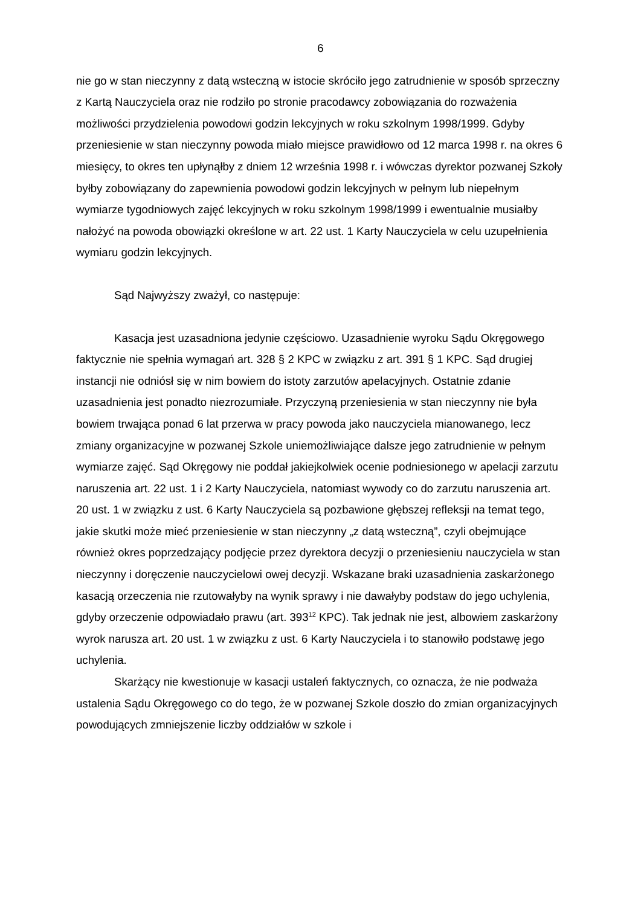6
nie go w stan nieczynny z datą wsteczną w istocie skróciło jego zatrudnienie w sposób sprzeczny z Kartą Nauczyciela oraz nie rodziło po stronie pracodawcy zobowiązania do rozważenia możliwości przydzielenia powodowi godzin lekcyjnych w roku szkolnym 1998/1999. Gdyby przeniesienie w stan nieczynny powoda miało miejsce prawidłowo od 12 marca 1998 r. na okres 6 miesięcy, to okres ten upłynąłby z dniem 12 września 1998 r. i wówczas dyrektor pozwanej Szkoły byłby zobowiązany do zapewnienia powodowi godzin lekcyjnych w pełnym lub niepełnym wymiarze tygodniowych zajęć lekcyjnych w roku szkolnym 1998/1999 i ewentualnie musiałby nałożyć na powoda obowiązki określone w art. 22 ust. 1 Karty Nauczyciela w celu uzupełnienia wymiaru godzin lekcyjnych.
Sąd Najwyższy zważył, co następuje:
Kasacja jest uzasadniona jedynie częściowo. Uzasadnienie wyroku Sądu Okręgowego faktycznie nie spełnia wymagań art. 328 § 2 KPC w związku z art. 391 § 1 KPC. Sąd drugiej instancji nie odniósł się w nim bowiem do istoty zarzutów apelacyjnych. Ostatnie zdanie uzasadnienia jest ponadto niezrozumiałe. Przyczyną przeniesienia w stan nieczynny nie była bowiem trwająca ponad 6 lat przerwa w pracy powoda jako nauczyciela mianowanego, lecz zmiany organizacyjne w pozwanej Szkole uniemożliwiające dalsze jego zatrudnienie w pełnym wymiarze zajęć. Sąd Okręgowy nie poddał jakiejkolwiek ocenie podniesionego w apelacji zarzutu naruszenia art. 22 ust. 1 i 2 Karty Nauczyciela, natomiast wywody co do zarzutu naruszenia art. 20 ust. 1 w związku z ust. 6 Karty Nauczyciela są pozbawione głębszej refleksji na temat tego, jakie skutki może mieć przeniesienie w stan nieczynny „z datą wsteczną”, czyli obejmujące również okres poprzedzający podjęcie przez dyrektora decyzji o przeniesieniu nauczyciela w stan nieczynny i doręczenie nauczycielowi owej decyzji. Wskazane braki uzasadnienia zaskarżonego kasacją orzeczenia nie rzutowałyby na wynik sprawy i nie dawałyby podstaw do jego uchylenia, gdyby orzeczenie odpowiadało prawu (art. 393<sup>12</sup> KPC). Tak jednak nie jest, albowiem zaskarżony wyrok narusza art. 20 ust. 1 w związku z ust. 6 Karty Nauczyciela i to stanowiło podstawę jego uchylenia.
Skarżący nie kwestionuje w kasacji ustaleń faktycznych, co oznacza, że nie podważa ustalenia Sądu Okręgowego co do tego, że w pozwanej Szkole doszło do zmian organizacyjnych powodujących zmniejszenie liczby oddziałów w szkole i